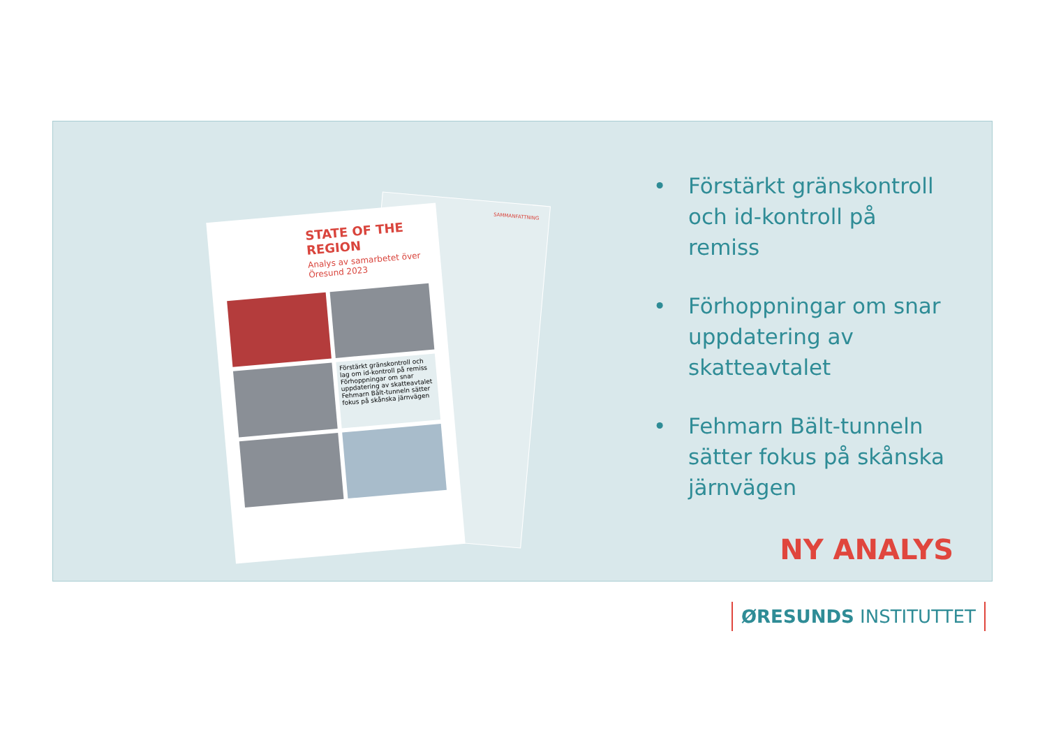SAMMANFATTNING
STATE OF THE REGION
Analys av samarbetet över Öresund 2023
Förstärkt gränskontroll och lag om id-kontroll på remiss
Förhoppningar om snar uppdatering av skatteavtalet
Fehmarn Bält-tunneln sätter fokus på skånska järnvägen
• Förstärkt gränskontroll och id-kontroll på remiss
• Förhoppningar om snar uppdatering av skatteavtalet
• Fehmarn Bält-tunneln sätter fokus på skånska järnvägen
NY ANALYS
ØRESUNDS INSTITUTTET